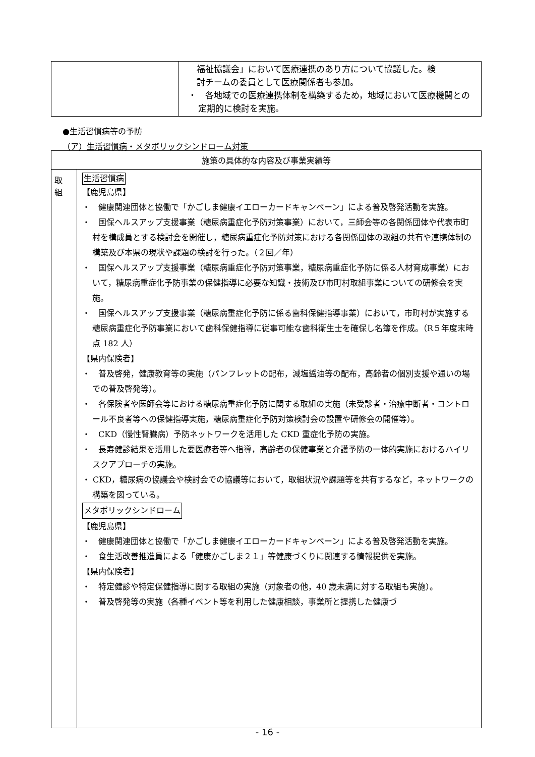| | 福祉協議会」において医療連携のあり方について協議した。検 討チームの委員として医療関係者も参加。 ・ 各地域での医療連携体制を構築するため，地域において医療機関との定期的に検討を実施。 |
●生活習慣病等の予防
（ア）生活習慣病・メタボリックシンドローム対策
| 施策の具体的な内容及び事業実績等 | |
| --- | --- |
| 取 組 | 生活習慣病 【鹿児島県】 ・ 健康関連団体と協働で「かごしま健康イエローカードキャンペーン」による普及啓発活動を実施。 ・ 国保ヘルスアップ支援事業（糖尿病重症化予防対策事業）において，三師会等の各関係団体や代表市町村を構成員とする検討会を開催し，糖尿病重症化予防対策における各関係団体の取組の共有や連携体制の構築及び本県の現状や課題の検討を行った。（２回／年） ・ 国保ヘルスアップ支援事業（糖尿病重症化予防対策事業，糖尿病重症化予防に係る人材育成事業）において，糖尿病重症化予防事業の保健指導に必要な知識・技術及び市町村取組事業についての研修会を実施。 ・ 国保ヘルスアップ支援事業（糖尿病重症化予防に係る歯科保健指導事業）において，市町村が実施する糖尿病重症化予防事業において歯科保健指導に従事可能な歯科衛生士を確保し名簿を作成。（R５年度末時点 182 人） 【県内保険者】 ・ 普及啓発，健康教育等の実施（パンフレットの配布，減塩醤油等の配布，高齢者の個別支援や通いの場での普及啓発等）。 ・ 各保険者や医師会等における糖尿病重症化予防に関する取組の実施（未受診者・治療中断者・コントロール不良者等への保健指導実施，糖尿病重症化予防対策検討会の設置や研修会の開催等）。 ・ CKD（慢性腎臓病）予防ネットワークを活用した CKD 重症化予防の実施。 ・ 長寿健診結果を活用した要医療者等へ指導，高齢者の保健事業と介護予防の一体的実施におけるハイリスクアプローチの実施。 ・ CKD，糖尿病の協議会や検討会での協議等において，取組状況や課題等を共有するなど，ネットワークの構築を図っている。 メタボリックシンドローム 【鹿児島県】 ・ 健康関連団体と協働で「かごしま健康イエローカードキャンペーン」による普及啓発活動を実施。 ・ 食生活改善推進員による「健康かごしま２１」等健康づくりに関連する情報提供を実施。 【県内保険者】 ・ 特定健診や特定保健指導に関する取組の実施（対象者の他，40 歳未満に対する取組も実施）。 ・ 普及啓発等の実施（各種イベント等を利用した健康相談，事業所と提携した健康づ |
- 16 -